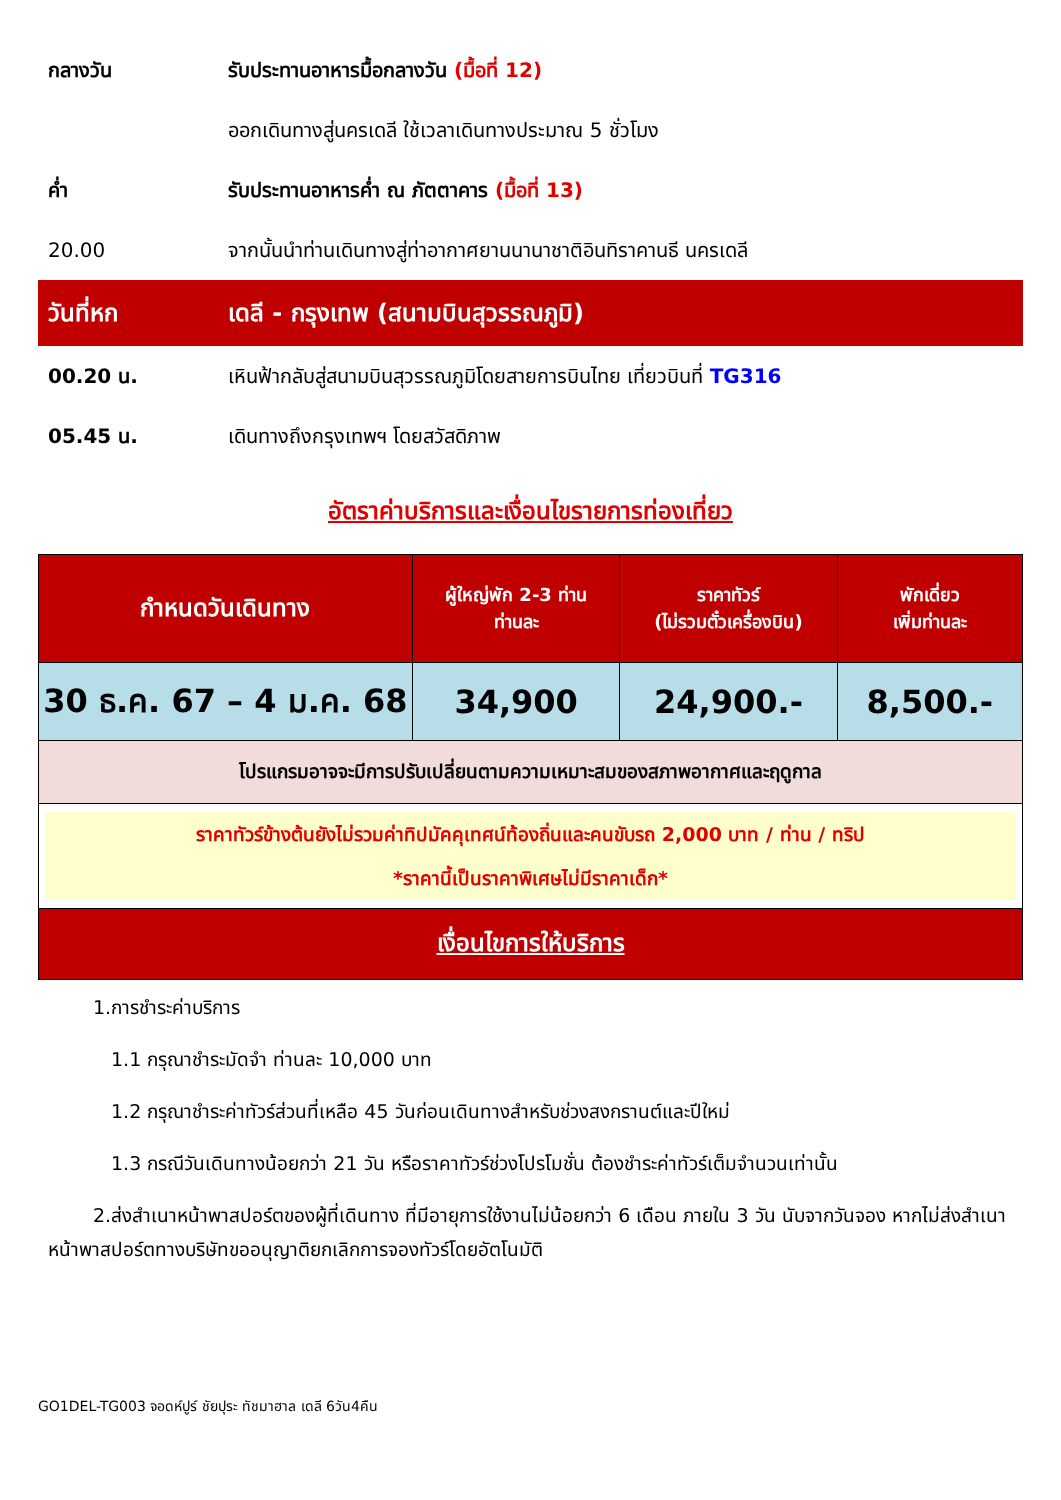กลางวัน รับประทานอาหารมื้อกลางวัน (มื้อที่ 12)
ออกเดินทางสู่นครเดลี ใช้เวลาเดินทางประมาณ 5 ชั่วโมง
ค่ำ รับประทานอาหารค่ำ ณ ภัตตาคาร (มื้อที่ 13)
20.00 จากนั้นนำท่านเดินทางสู่ท่าอากาศยานนานาชาติอินทิราคานธี นครเดลี
วันที่หก เดลี - กรุงเทพ (สนามบินสุวรรณภูมิ)
00.20 น. เหินฟ้ากลับสู่สนามบินสุวรรณภูมิโดยสายการบินไทย เที่ยวบินที่ TG316
05.45 น. เดินทางถึงกรุงเทพฯ โดยสวัสดิภาพ
อัตราค่าบริการและเงื่อนไขรายการท่องเที่ยว
| กำหนดวันเดินทาง | ผู้ใหญ่พัก 2-3 ท่าน ท่านละ | ราคาทัวร์ (ไม่รวมตั๋วเครื่องบิน) | พักเดี่ยว เพิ่มท่านละ |
| --- | --- | --- | --- |
| 30 ธ.ค. 67 – 4 ม.ค. 68 | 34,900 | 24,900.- | 8,500.- |
| โปรแกรมอาจจะมีการปรับเปลี่ยนตามความเหมาะสมของสภาพอากาศและฤดูกาล | | | |
| ราคาทัวร์ข้างต้นยังไม่รวมค่าทิปมัคคุเทศน์ท้องถิ่นและคนขับรถ 2,000 บาท / ท่าน / ทริป *ราคานี้เป็นราคาพิเศษไม่มีราคาเด็ก* | | | |
| เงื่อนไขการให้บริการ | | | |
1.การชำระค่าบริการ
1.1 กรุณาชำระมัดจำ ท่านละ 10,000 บาท
1.2 กรุณาชำระค่าทัวร์ส่วนที่เหลือ 45 วันก่อนเดินทางสำหรับช่วงสงกรานต์และปีใหม่
1.3 กรณีวันเดินทางน้อยกว่า 21 วัน หรือราคาทัวร์ช่วงโปรโมชั่น ต้องชำระค่าทัวร์เต็มจำนวนเท่านั้น
2.ส่งสำเนาหน้าพาสปอร์ตของผู้ที่เดินทาง ที่มีอายุการใช้งานไม่น้อยกว่า 6 เดือน ภายใน 3 วัน นับจากวันจอง หากไม่ส่งสำเนาหน้าพาสปอร์ตทางบริษัทขออนุญาติยกเลิกการจองทัวร์โดยอัตโนมัติ
GO1DEL-TG003 จอดห์ปูร์ ชัยปุระ ทัชมาฮาล เดลี 6วัน4คืน